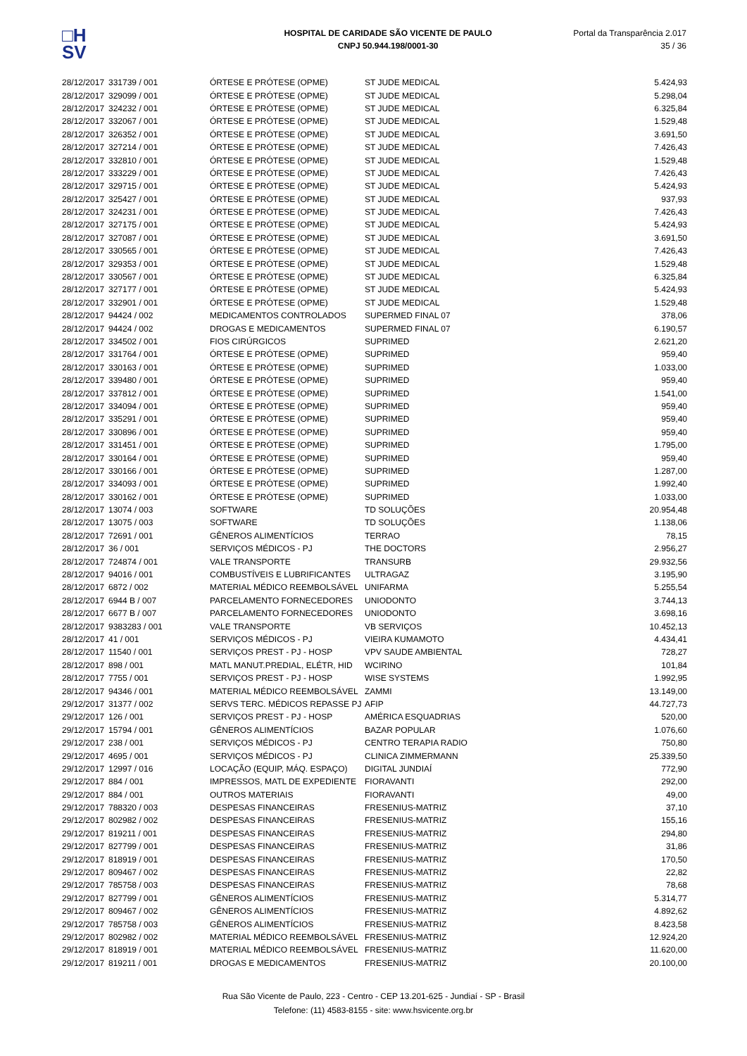□H
SV
HOSPITAL DE CARIDADE SÃO VICENTE DE PAULO
CNPJ 50.944.198/0001-30
Portal da Transparência 2.017
35 / 36
| 28/12/2017 | 331739 / 001 | ÓRTESE E PRÓTESE (OPME) | ST JUDE MEDICAL | 5.424,93 |
| 28/12/2017 | 329099 / 001 | ÓRTESE E PRÓTESE (OPME) | ST JUDE MEDICAL | 5.298,04 |
| 28/12/2017 | 324232 / 001 | ÓRTESE E PRÓTESE (OPME) | ST JUDE MEDICAL | 6.325,84 |
| 28/12/2017 | 332067 / 001 | ÓRTESE E PRÓTESE (OPME) | ST JUDE MEDICAL | 1.529,48 |
| 28/12/2017 | 326352 / 001 | ÓRTESE E PRÓTESE (OPME) | ST JUDE MEDICAL | 3.691,50 |
| 28/12/2017 | 327214 / 001 | ÓRTESE E PRÓTESE (OPME) | ST JUDE MEDICAL | 7.426,43 |
| 28/12/2017 | 332810 / 001 | ÓRTESE E PRÓTESE (OPME) | ST JUDE MEDICAL | 1.529,48 |
| 28/12/2017 | 333229 / 001 | ÓRTESE E PRÓTESE (OPME) | ST JUDE MEDICAL | 7.426,43 |
| 28/12/2017 | 329715 / 001 | ÓRTESE E PRÓTESE (OPME) | ST JUDE MEDICAL | 5.424,93 |
| 28/12/2017 | 325427 / 001 | ÓRTESE E PRÓTESE (OPME) | ST JUDE MEDICAL | 937,93 |
| 28/12/2017 | 324231 / 001 | ÓRTESE E PRÓTESE (OPME) | ST JUDE MEDICAL | 7.426,43 |
| 28/12/2017 | 327175 / 001 | ÓRTESE E PRÓTESE (OPME) | ST JUDE MEDICAL | 5.424,93 |
| 28/12/2017 | 327087 / 001 | ÓRTESE E PRÓTESE (OPME) | ST JUDE MEDICAL | 3.691,50 |
| 28/12/2017 | 330565 / 001 | ÓRTESE E PRÓTESE (OPME) | ST JUDE MEDICAL | 7.426,43 |
| 28/12/2017 | 329353 / 001 | ÓRTESE E PRÓTESE (OPME) | ST JUDE MEDICAL | 1.529,48 |
| 28/12/2017 | 330567 / 001 | ÓRTESE E PRÓTESE (OPME) | ST JUDE MEDICAL | 6.325,84 |
| 28/12/2017 | 327177 / 001 | ÓRTESE E PRÓTESE (OPME) | ST JUDE MEDICAL | 5.424,93 |
| 28/12/2017 | 332901 / 001 | ÓRTESE E PRÓTESE (OPME) | ST JUDE MEDICAL | 1.529,48 |
| 28/12/2017 | 94424 / 002 | MEDICAMENTOS CONTROLADOS | SUPERMED FINAL 07 | 378,06 |
| 28/12/2017 | 94424 / 002 | DROGAS E MEDICAMENTOS | SUPERMED FINAL 07 | 6.190,57 |
| 28/12/2017 | 334502 / 001 | FIOS CIRÚRGICOS | SUPRIMED | 2.621,20 |
| 28/12/2017 | 331764 / 001 | ÓRTESE E PRÓTESE (OPME) | SUPRIMED | 959,40 |
| 28/12/2017 | 330163 / 001 | ÓRTESE E PRÓTESE (OPME) | SUPRIMED | 1.033,00 |
| 28/12/2017 | 339480 / 001 | ÓRTESE E PRÓTESE (OPME) | SUPRIMED | 959,40 |
| 28/12/2017 | 337812 / 001 | ÓRTESE E PRÓTESE (OPME) | SUPRIMED | 1.541,00 |
| 28/12/2017 | 334094 / 001 | ÓRTESE E PRÓTESE (OPME) | SUPRIMED | 959,40 |
| 28/12/2017 | 335291 / 001 | ÓRTESE E PRÓTESE (OPME) | SUPRIMED | 959,40 |
| 28/12/2017 | 330896 / 001 | ÓRTESE E PRÓTESE (OPME) | SUPRIMED | 959,40 |
| 28/12/2017 | 331451 / 001 | ÓRTESE E PRÓTESE (OPME) | SUPRIMED | 1.795,00 |
| 28/12/2017 | 330164 / 001 | ÓRTESE E PRÓTESE (OPME) | SUPRIMED | 959,40 |
| 28/12/2017 | 330166 / 001 | ÓRTESE E PRÓTESE (OPME) | SUPRIMED | 1.287,00 |
| 28/12/2017 | 334093 / 001 | ÓRTESE E PRÓTESE (OPME) | SUPRIMED | 1.992,40 |
| 28/12/2017 | 330162 / 001 | ÓRTESE E PRÓTESE (OPME) | SUPRIMED | 1.033,00 |
| 28/12/2017 | 13074 / 003 | SOFTWARE | TD SOLUÇÕES | 20.954,48 |
| 28/12/2017 | 13075 / 003 | SOFTWARE | TD SOLUÇÕES | 1.138,06 |
| 28/12/2017 | 72691 / 001 | GÊNEROS ALIMENTÍCIOS | TERRAO | 78,15 |
| 28/12/2017 | 36 / 001 | SERVIÇOS MÉDICOS - PJ | THE DOCTORS | 2.956,27 |
| 28/12/2017 | 724874 / 001 | VALE TRANSPORTE | TRANSURB | 29.932,56 |
| 28/12/2017 | 94016 / 001 | COMBUSTÍVEIS E LUBRIFICANTES | ULTRAGAZ | 3.195,90 |
| 28/12/2017 | 6872 / 002 | MATERIAL MÉDICO REEMBOLSÁVEL | UNIFARMA | 5.255,54 |
| 28/12/2017 | 6944 B / 007 | PARCELAMENTO FORNECEDORES | UNIODONTO | 3.744,13 |
| 28/12/2017 | 6677 B / 007 | PARCELAMENTO FORNECEDORES | UNIODONTO | 3.698,16 |
| 28/12/2017 | 9383283 / 001 | VALE TRANSPORTE | VB SERVIÇOS | 10.452,13 |
| 28/12/2017 | 41 / 001 | SERVIÇOS MÉDICOS - PJ | VIEIRA KUMAMOTO | 4.434,41 |
| 28/12/2017 | 11540 / 001 | SERVIÇOS PREST - PJ - HOSP | VPV SAUDE AMBIENTAL | 728,27 |
| 28/12/2017 | 898 / 001 | MATL MANUT.PREDIAL, ELÉTR, HID | WCIRINO | 101,84 |
| 28/12/2017 | 7755 / 001 | SERVIÇOS PREST - PJ - HOSP | WISE SYSTEMS | 1.992,95 |
| 28/12/2017 | 94346 / 001 | MATERIAL MÉDICO REEMBOLSÁVEL | ZAMMI | 13.149,00 |
| 29/12/2017 | 31377 / 002 | SERVS TERC. MÉDICOS REPASSE PJ | AFIP | 44.727,73 |
| 29/12/2017 | 126 / 001 | SERVIÇOS PREST - PJ - HOSP | AMÉRICA ESQUADRIAS | 520,00 |
| 29/12/2017 | 15794 / 001 | GÊNEROS ALIMENTÍCIOS | BAZAR POPULAR | 1.076,60 |
| 29/12/2017 | 238 / 001 | SERVIÇOS MÉDICOS - PJ | CENTRO TERAPIA RADIO | 750,80 |
| 29/12/2017 | 4695 / 001 | SERVIÇOS MÉDICOS - PJ | CLINICA ZIMMERMANN | 25.339,50 |
| 29/12/2017 | 12997 / 016 | LOCAÇÃO (EQUIP, MÁQ. ESPAÇO) | DIGITAL JUNDIAÍ | 772,90 |
| 29/12/2017 | 884 / 001 | IMPRESSOS, MATL DE EXPEDIENTE | FIORAVANTI | 292,00 |
| 29/12/2017 | 884 / 001 | OUTROS MATERIAIS | FIORAVANTI | 49,00 |
| 29/12/2017 | 788320 / 003 | DESPESAS FINANCEIRAS | FRESENIUS-MATRIZ | 37,10 |
| 29/12/2017 | 802982 / 002 | DESPESAS FINANCEIRAS | FRESENIUS-MATRIZ | 155,16 |
| 29/12/2017 | 819211 / 001 | DESPESAS FINANCEIRAS | FRESENIUS-MATRIZ | 294,80 |
| 29/12/2017 | 827799 / 001 | DESPESAS FINANCEIRAS | FRESENIUS-MATRIZ | 31,86 |
| 29/12/2017 | 818919 / 001 | DESPESAS FINANCEIRAS | FRESENIUS-MATRIZ | 170,50 |
| 29/12/2017 | 809467 / 002 | DESPESAS FINANCEIRAS | FRESENIUS-MATRIZ | 22,82 |
| 29/12/2017 | 785758 / 003 | DESPESAS FINANCEIRAS | FRESENIUS-MATRIZ | 78,68 |
| 29/12/2017 | 827799 / 001 | GÊNEROS ALIMENTÍCIOS | FRESENIUS-MATRIZ | 5.314,77 |
| 29/12/2017 | 809467 / 002 | GÊNEROS ALIMENTÍCIOS | FRESENIUS-MATRIZ | 4.892,62 |
| 29/12/2017 | 785758 / 003 | GÊNEROS ALIMENTÍCIOS | FRESENIUS-MATRIZ | 8.423,58 |
| 29/12/2017 | 802982 / 002 | MATERIAL MÉDICO REEMBOLSÁVEL | FRESENIUS-MATRIZ | 12.924,20 |
| 29/12/2017 | 818919 / 001 | MATERIAL MÉDICO REEMBOLSÁVEL | FRESENIUS-MATRIZ | 11.620,00 |
| 29/12/2017 | 819211 / 001 | DROGAS E MEDICAMENTOS | FRESENIUS-MATRIZ | 20.100,00 |
Rua São Vicente de Paulo, 223 - Centro - CEP 13.201-625 - Jundiaí - SP - Brasil
Telefone: (11) 4583-8155 - site: www.hsvicente.org.br